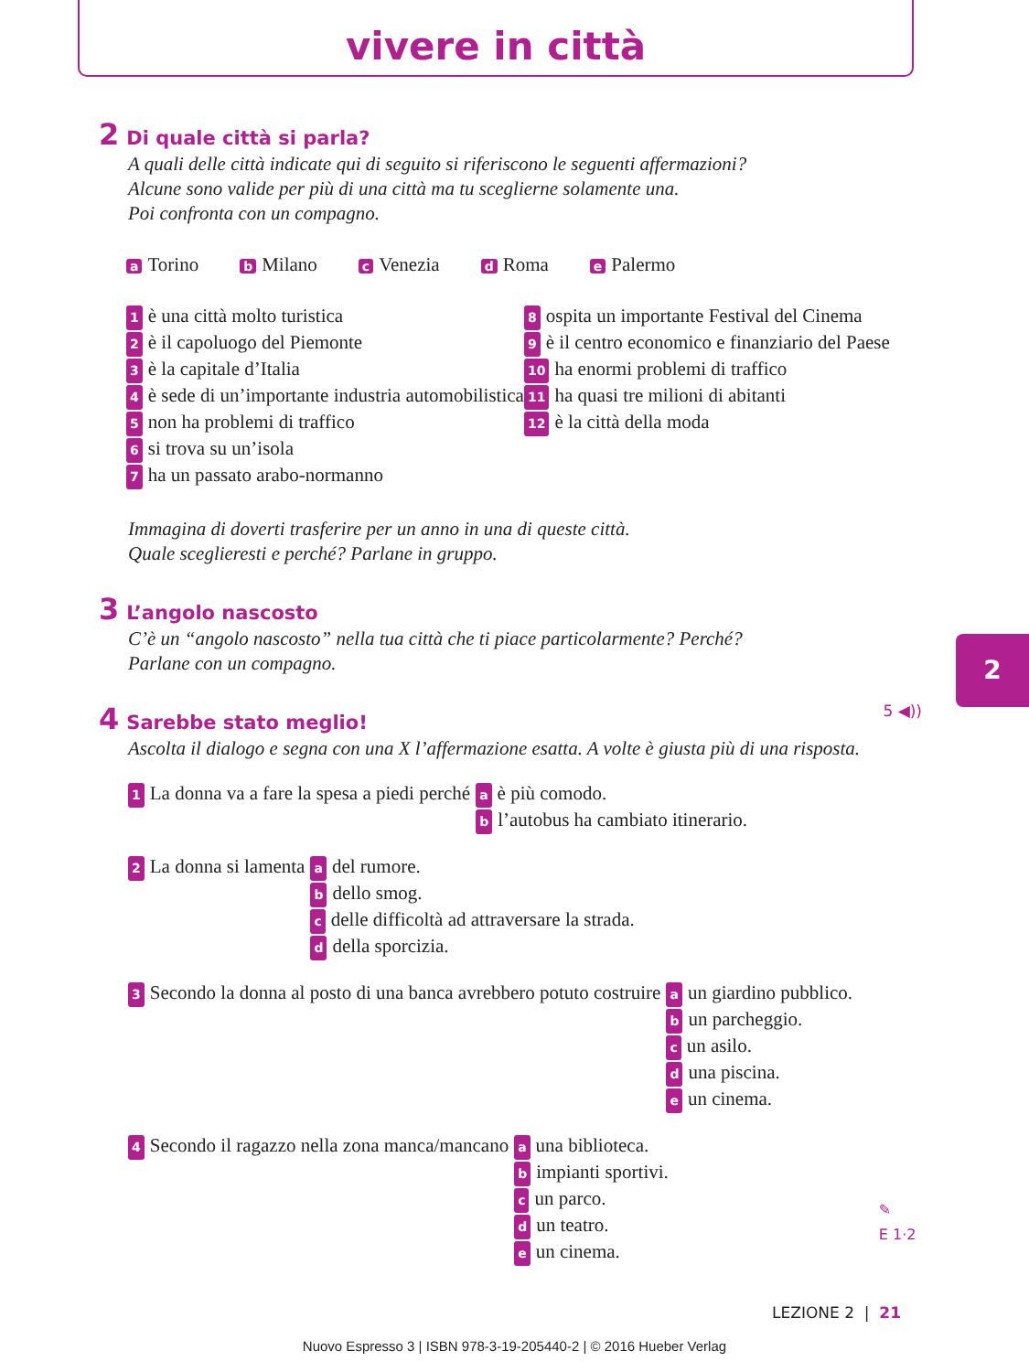vivere in città
2 Di quale città si parla?
A quali delle città indicate qui di seguito si riferiscono le seguenti affermazioni?
Alcune sono valide per più di una città ma tu sceglierne solamente una.
Poi confronta con un compagno.
a Torino b Milano c Venezia d Roma e Palermo
1 è una città molto turistica
2 è il capoluogo del Piemonte
3 è la capitale d’Italia
4 è sede di un’importante industria automobilistica
5 non ha problemi di traffico
6 si trova su un’isola
7 ha un passato arabo-normanno
8 ospita un importante Festival del Cinema
9 è il centro economico e finanziario del Paese
10 ha enormi problemi di traffico
11 ha quasi tre milioni di abitanti
12 è la città della moda
Immagina di doverti trasferire per un anno in una di queste città.
Quale sceglieresti e perché? Parlane in gruppo.
3 L’angolo nascosto
C’è un “angolo nascosto” nella tua città che ti piace particolarmente? Perché?
Parlane con un compagno.
4 Sarebbe stato meglio! 5 ◀))
Ascolta il dialogo e segna con una X l’affermazione esatta. A volte è giusta più di una risposta.
1 La donna va a fare la spesa a piedi perché a è più comodo.
bl’autobus ha cambiato itinerario.
2 La donna si lamenta a del rumore.
bdello smog.
cdelle difficoltà ad attraversare la strada.
ddella sporcizia.
3 Secondo la donna al posto di una banca avrebbero potuto costruire a un giardino pubblico.
bun parcheggio.
cun asilo.
duna piscina.
eun cinema.
4 Secondo il ragazzo nella zona manca/mancano a una biblioteca.
bimpianti sportivi.
cun parco.
dun teatro.
eun cinema. ✎
E 1·2
2
LEZIONE 2 | 21
Nuovo Espresso 3 | ISBN 978-3-19-205440-2 | © 2016 Hueber Verlag